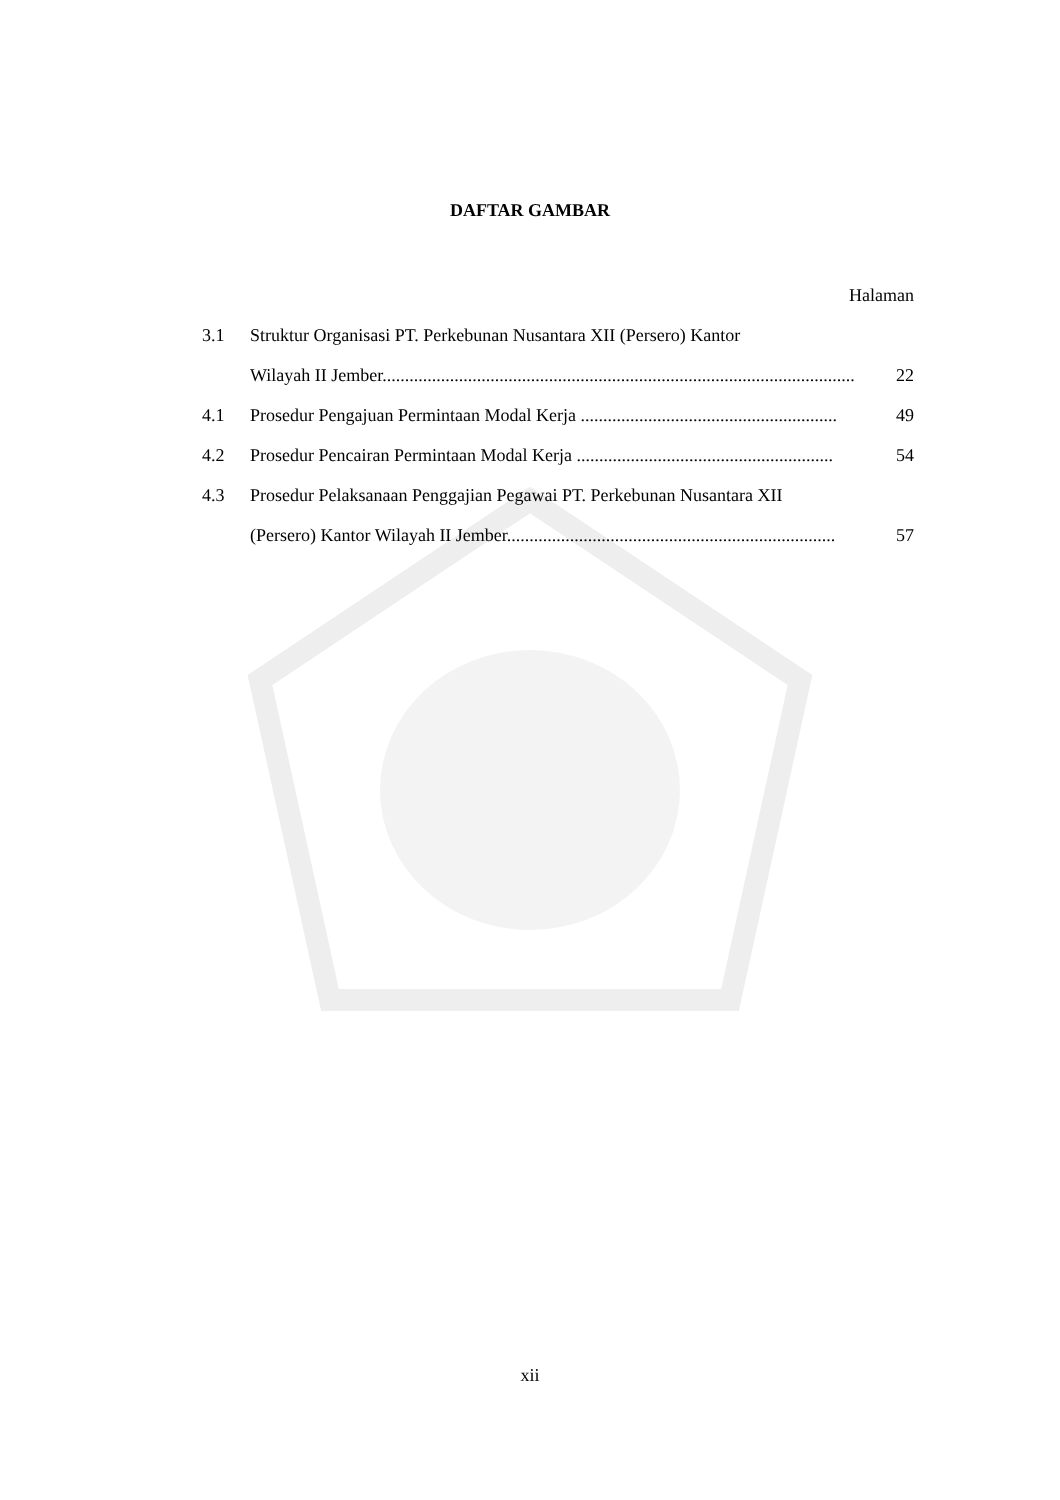DAFTAR GAMBAR
Halaman
3.1 Struktur Organisasi PT. Perkebunan Nusantara XII (Persero) Kantor
Wilayah II Jember......................................................................................................... 22
4.1 Prosedur Pengajuan Permintaan Modal Kerja ......................................................... 49
4.2 Prosedur Pencairan Permintaan Modal Kerja ......................................................... 54
4.3 Prosedur Pelaksanaan Penggajian Pegawai PT. Perkebunan Nusantara XII
(Persero) Kantor Wilayah II Jember......................................................................... 57
xii